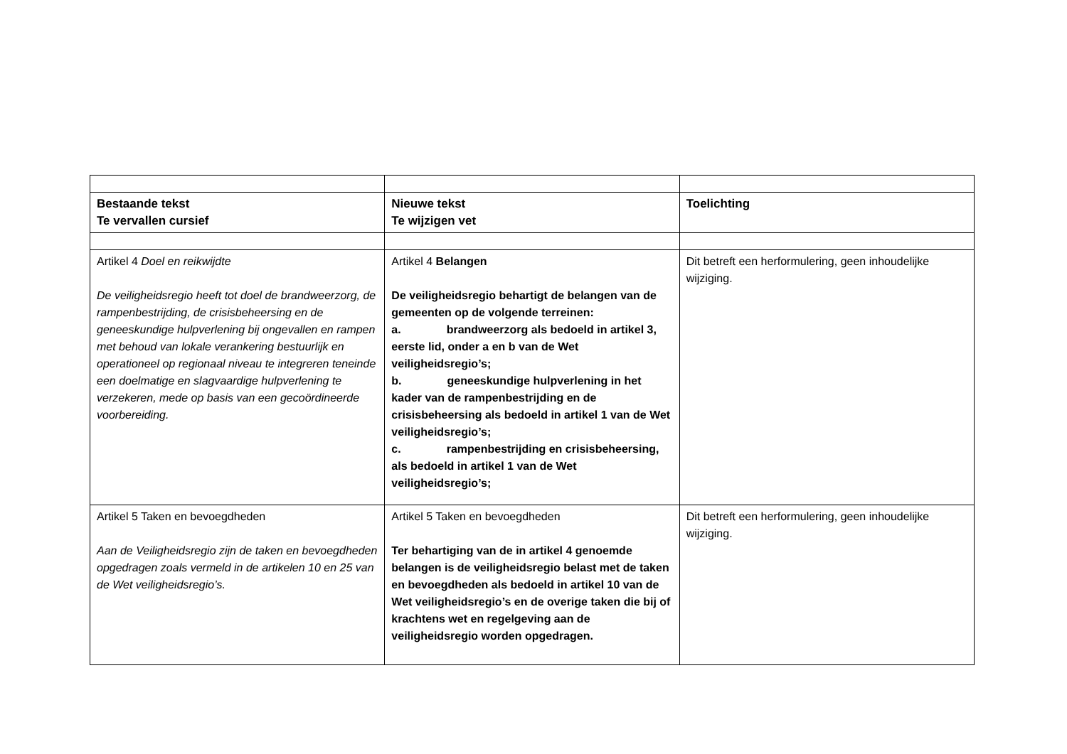| Bestaande tekst Te vervallen cursief | Nieuwe tekst Te wijzigen vet | Toelichting |
| --- | --- | --- |
| Artikel 4 Doel en reikwijdte De veiligheidsregio heeft tot doel de brandweerzorg, de rampenbestrijding, de crisisbeheersing en de geneeskundige hulpverlening bij ongevallen en rampen met behoud van lokale verankering bestuurlijk en operationeel op regionaal niveau te integreren teneinde een doelmatige en slagvaardige hulpverlening te verzekeren, mede op basis van een gecoördineerde voorbereiding. | Artikel 4 Belangen De veiligheidsregio behartigt de belangen van de gemeenten op de volgende terreinen: a. brandweerzorg als bedoeld in artikel 3, eerste lid, onder a en b van de Wet veiligheidsregio’s; b. geneeskundige hulpverlening in het kader van de rampenbestrijding en de crisisbeheersing als bedoeld in artikel 1 van de Wet veiligheidsregio’s; c. rampenbestrijding en crisisbeheersing, als bedoeld in artikel 1 van de Wet veiligheidsregio’s; | Dit betreft een herformulering, geen inhoudelijke wijziging. |
| Artikel 5 Taken en bevoegdheden Aan de Veiligheidsregio zijn de taken en bevoegdheden opgedragen zoals vermeld in de artikelen 10 en 25 van de Wet veiligheidsregio’s. | Artikel 5 Taken en bevoegdheden Ter behartiging van de in artikel 4 genoemde belangen is de veiligheidsregio belast met de taken en bevoegdheden als bedoeld in artikel 10 van de Wet veiligheidsregio’s en de overige taken die bij of krachtens wet en regelgeving aan de veiligheidsregio worden opgedragen. | Dit betreft een herformulering, geen inhoudelijke wijziging. |